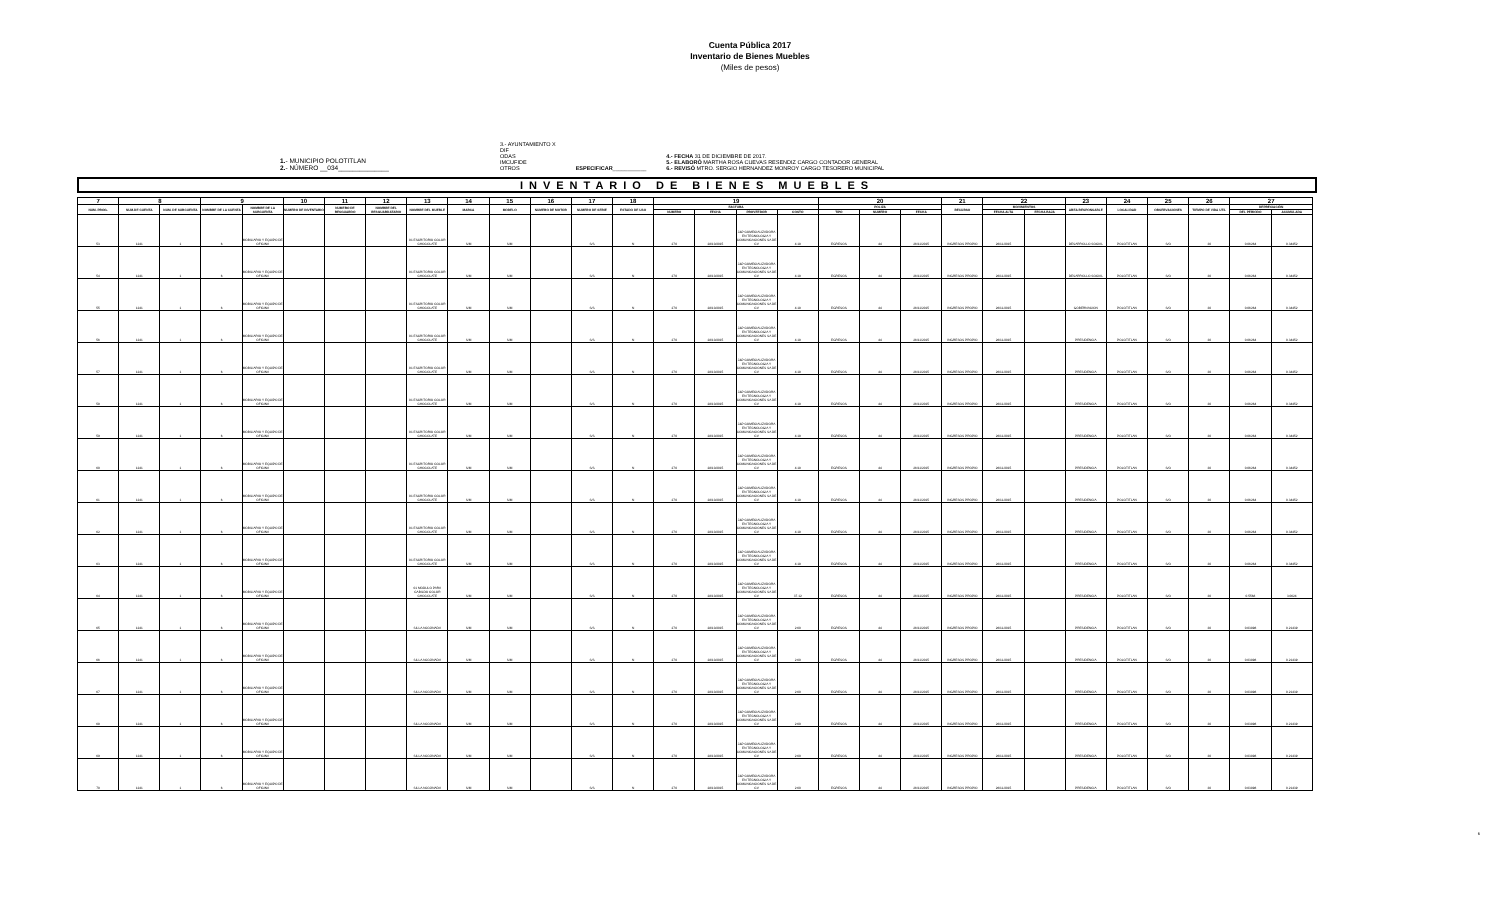Cuenta Pública 2017
Inventario de Bienes Muebles
(Miles de pesos)
1.- MUNICIPIO POLOTITLAN
2.- NÚMERO __034______________
3.- AYUNTAMIENTO X
DIF
ODAS
IMCUFIDE
OTROS
ESPECIFICAR___________
4.- FECHA 31 DE DICIEMBRE DE 2017.
5.- ELABORÓ MARTHA ROSA CUEVAS RESENDIZ CARGO CONTADOR GENERAL
6.- REVISÓ MTRO. SERGIO HERNANDEZ MONROY CARGO TESORERO MUNICIPAL
INVENTARIO DE BIENES MUEBLES
| 7 | 8 | | 9 | | 10 | 11 | 12 | 13 | 14 | 15 | 16 | 17 | 18 | 19 | | | | 20 | | | 21 | 22 | | 23 | 24 | 25 | 26 | 27 | |
| --- | --- | --- | --- | --- | --- | --- | --- | --- | --- | --- | --- | --- | --- | --- | --- | --- | --- | --- | --- | --- | --- | --- | --- | --- | --- | --- | --- | --- | --- |
| NUM. PROG. | NUM.DE CUENTA | NUM. DE SUBCUENTA | NOMBRE DE LA CUENTA | NOMBRE DE LA SUBCUENTA | NUMERO DE INVENTARIO | NUMERO DE RESGUARDO | NOMBRE DEL RESGUARDATARIO | NOMBRE DEL MUEBLE | MARCA | MODELO | NUMERO DE MOTOR | NUMERO DE SERIE | ESTADO DE USO | FACTURA | | | | POLIZA | | | RECURSO | MOVIMIENTOS | | AREA RESPONSABLE | LOCALIDAD | OBSERVACIONES | TIEMPO DE VIDA UTIL | DEPRECIACIÓN | |
| | | | | | | | | | | | | | | NUMERO | FECHA | PROVEEDOR | COSTO | TIPO | NUMERO | FECHA | | FECHA ALTA | FECHA BAJA | | | | | DEL PERIODO | ACUMULADA |
| 53 | 1241 | 1 | 6 | MOBILIARIO Y EQUIPO DE OFICINA | | | | 01 ESCRITORIO COLOR CHOCOLATE | S/M | S/M | | S/S | N | 270 | 28/10/2015 | J&P COMECIALIZADORA EN TECNOLOGIA Y COMUNICACIONES SA DE CV | 4.18 | EGRESOS | 44 | 26/11/2015 | INGRESOS PROPIO | 26/11/2015 | | DESARROLLO SOCIAL | POLOTITLAN | S/O | 30 | 0.06264 | 0.34452 |
| 54 | 1241 | 1 | 6 | MOBILIARIO Y EQUIPO DE OFICINA | | | | 01 ESCRITORIO COLOR CHOCOLATE | S/M | S/M | | S/S | N | 270 | 28/10/2015 | J&P COMECIALIZADORA EN TECNOLOGIA Y COMUNICACIONES SA DE CV | 4.18 | EGRESOS | 44 | 26/11/2015 | INGRESOS PROPIO | 26/11/2015 | | DESARROLLO SOCIAL | POLOTITLAN | S/O | 30 | 0.06264 | 0.34452 |
| 55 | 1241 | 1 | 6 | MOBILIARIO Y EQUIPO DE OFICINA | | | | 01 ESCRITORIO COLOR CHOCOLATE | S/M | S/M | | S/S | N | 270 | 28/10/2015 | J&P COMECIALIZADORA EN TECNOLOGIA Y COMUNICACIONES SA DE CV | 4.18 | EGRESOS | 44 | 26/11/2015 | INGRESOS PROPIO | 26/11/2015 | | GOBERNACION | POLOTITLAN | S/O | 30 | 0.06264 | 0.34452 |
| 56 | 1241 | 1 | 6 | MOBILIARIO Y EQUIPO DE OFICINA | | | | 01 ESCRITORIO COLOR CHOCOLATE | S/M | S/M | | S/S | N | 270 | 28/10/2015 | J&P COMECIALIZADORA EN TECNOLOGIA Y COMUNICACIONES SA DE CV | 4.18 | EGRESOS | 44 | 26/11/2015 | INGRESOS PROPIO | 26/11/2015 | | PRESIDENCIA | POLOTITLAN | S/O | 30 | 0.06264 | 0.34452 |
| 57 | 1241 | 1 | 6 | MOBILIARIO Y EQUIPO DE OFICINA | | | | 01 ESCRITORIO COLOR CHOCOLATE | S/M | S/M | | S/S | N | 270 | 28/10/2015 | J&P COMECIALIZADORA EN TECNOLOGIA Y COMUNICACIONES SA DE CV | 4.18 | EGRESOS | 44 | 26/11/2015 | INGRESOS PROPIO | 26/11/2015 | | PRESIDENCIA | POLOTITLAN | S/O | 30 | 0.06264 | 0.34452 |
| 58 | 1241 | 1 | 6 | MOBILIARIO Y EQUIPO DE OFICINA | | | | 01 ESCRITORIO COLOR CHOCOLATE | S/M | S/M | | S/S | N | 270 | 28/10/2015 | J&P COMECIALIZADORA EN TECNOLOGIA Y COMUNICACIONES SA DE CV | 4.18 | EGRESOS | 44 | 26/11/2015 | INGRESOS PROPIO | 26/11/2015 | | PRESIDENCIA | POLOTITLAN | S/O | 30 | 0.06264 | 0.34452 |
| 59 | 1241 | 1 | 6 | MOBILIARIO Y EQUIPO DE OFICINA | | | | 01 ESCRITORIO COLOR CHOCOLATE | S/M | S/M | | S/S | N | 270 | 28/10/2015 | J&P COMECIALIZADORA EN TECNOLOGIA Y COMUNICACIONES SA DE CV | 4.18 | EGRESOS | 44 | 26/11/2015 | INGRESOS PROPIO | 26/11/2015 | | PRESIDENCIA | POLOTITLAN | S/O | 30 | 0.06264 | 0.34452 |
| 60 | 1241 | 1 | 6 | MOBILIARIO Y EQUIPO DE OFICINA | | | | 01 ESCRITORIO COLOR CHOCOLATE | S/M | S/M | | S/S | N | 270 | 28/10/2015 | J&P COMECIALIZADORA EN TECNOLOGIA Y COMUNICACIONES SA DE CV | 4.18 | EGRESOS | 44 | 26/11/2015 | INGRESOS PROPIO | 26/11/2015 | | PRESIDENCIA | POLOTITLAN | S/O | 30 | 0.06264 | 0.34452 |
| 61 | 1241 | 1 | 6 | MOBILIARIO Y EQUIPO DE OFICINA | | | | 01 ESCRITORIO COLOR CHOCOLATE | S/M | S/M | | S/S | N | 270 | 28/10/2015 | J&P COMECIALIZADORA EN TECNOLOGIA Y COMUNICACIONES SA DE CV | 4.18 | EGRESOS | 44 | 26/11/2015 | INGRESOS PROPIO | 26/11/2015 | | PRESIDENCIA | POLOTITLAN | S/O | 30 | 0.06264 | 0.34452 |
| 62 | 1241 | 1 | 6 | MOBILIARIO Y EQUIPO DE OFICINA | | | | 01 ESCRITORIO COLOR CHOCOLATE | S/M | S/M | | S/S | N | 270 | 28/10/2015 | J&P COMECIALIZADORA EN TECNOLOGIA Y COMUNICACIONES SA DE CV | 4.18 | EGRESOS | 44 | 26/11/2015 | INGRESOS PROPIO | 26/11/2015 | | PRESIDENCIA | POLOTITLAN | S/O | 30 | 0.06264 | 0.34452 |
| 63 | 1241 | 1 | 6 | MOBILIARIO Y EQUIPO DE OFICINA | | | | 01 ESCRITORIO COLOR CHOCOLATE | S/M | S/M | | S/S | N | 270 | 28/10/2015 | J&P COMECIALIZADORA EN TECNOLOGIA Y COMUNICACIONES SA DE CV | 4.18 | EGRESOS | 44 | 26/11/2015 | INGRESOS PROPIO | 26/11/2015 | | PRESIDENCIA | POLOTITLAN | S/O | 30 | 0.06264 | 0.34452 |
| 64 | 1241 | 1 | 6 | MOBILIARIO Y EQUIPO DE OFICINA | | | | 01 MODULO PARA CABILDO COLOR CHOCOLATE | S/M | S/M | | S/S | N | 270 | 28/10/2015 | J&P COMECIALIZADORA EN TECNOLOGIA Y COMUNICACIONES SA DE CV | 37.12 | EGRESOS | 44 | 26/11/2015 | INGRESOS PROPIO | 26/11/2015 | | PRESIDENCIA | POLOTITLAN | S/O | 30 | 0.5568 | 3.0624 |
| 65 | 1241 | 1 | 6 | MOBILIARIO Y EQUIPO DE OFICINA | | | | SILLA ACOJINADA | S/M | S/M | | S/S | N | 270 | 28/10/2015 | J&P COMECIALIZADORA EN TECNOLOGIA Y COMUNICACIONES SA DE CV | 2.60 | EGRESOS | 44 | 26/11/2015 | INGRESOS PROPIO | 26/11/2015 | | PRESIDENCIA | POLOTITLAN | S/O | 30 | 0.03898 | 0.21439 |
| 66 | 1241 | 1 | 6 | MOBILIARIO Y EQUIPO DE OFICINA | | | | SILLA ACOJINADA | S/M | S/M | | S/S | N | 270 | 28/10/2015 | J&P COMECIALIZADORA EN TECNOLOGIA Y COMUNICACIONES SA DE CV | 2.60 | EGRESOS | 44 | 26/11/2015 | INGRESOS PROPIO | 26/11/2015 | | PRESIDENCIA | POLOTITLAN | S/O | 30 | 0.03898 | 0.21439 |
| 67 | 1241 | 1 | 6 | MOBILIARIO Y EQUIPO DE OFICINA | | | | SILLA ACOJINADA | S/M | S/M | | S/S | N | 270 | 28/10/2015 | J&P COMECIALIZADORA EN TECNOLOGIA Y COMUNICACIONES SA DE CV | 2.60 | EGRESOS | 44 | 26/11/2015 | INGRESOS PROPIO | 26/11/2015 | | PRESIDENCIA | POLOTITLAN | S/O | 30 | 0.03898 | 0.21439 |
| 68 | 1241 | 1 | 6 | MOBILIARIO Y EQUIPO DE OFICINA | | | | SILLA ACOJINADA | S/M | S/M | | S/S | N | 270 | 28/10/2015 | J&P COMECIALIZADORA EN TECNOLOGIA Y COMUNICACIONES SA DE CV | 2.60 | EGRESOS | 44 | 26/11/2015 | INGRESOS PROPIO | 26/11/2015 | | PRESIDENCIA | POLOTITLAN | S/O | 30 | 0.03898 | 0.21439 |
| 69 | 1241 | 1 | 6 | MOBILIARIO Y EQUIPO DE OFICINA | | | | SILLA ACOJINADA | S/M | S/M | | S/S | N | 270 | 28/10/2015 | J&P COMECIALIZADORA EN TECNOLOGIA Y COMUNICACIONES SA DE CV | 2.60 | EGRESOS | 44 | 26/11/2015 | INGRESOS PROPIO | 26/11/2015 | | PRESIDENCIA | POLOTITLAN | S/O | 30 | 0.03898 | 0.21439 |
| 70 | 1241 | 1 | 6 | MOBILIARIO Y EQUIPO DE OFICINA | | | | SILLA ACOJINADA | S/M | S/M | | S/S | N | 270 | 28/10/2015 | J&P COMECIALIZADORA EN TECNOLOGIA Y COMUNICACIONES SA DE CV | 2.60 | EGRESOS | 44 | 26/11/2015 | INGRESOS PROPIO | 26/11/2015 | | PRESIDENCIA | POLOTITLAN | S/O | 30 | 0.03898 | 0.21439 |
6